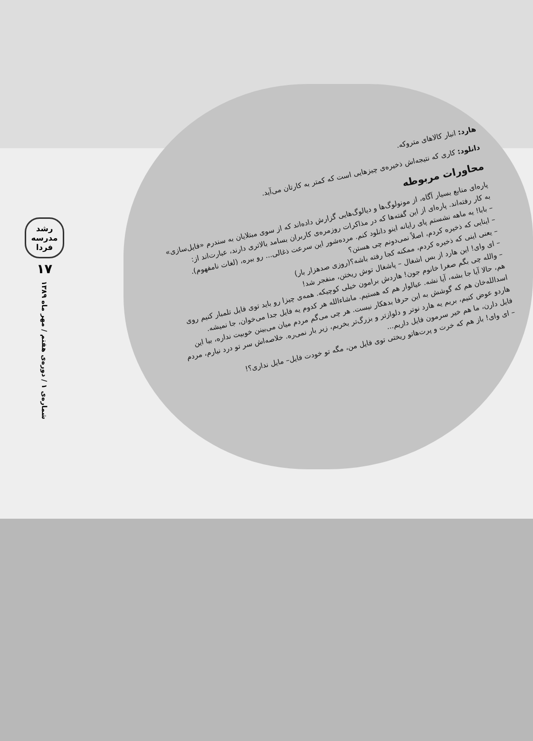رشد مدرسه فردا
۱۷
شماره‌ی ۱ / دوره‌ی هفتم / مهر ماه ۱۳۸۹
هارد: انبار کالاهای متروکه.
دانلود: کاری که نتیجه‌اش ذخیره‌ی چیزهایی است که کمتر به کارتان می‌آید.
محاورات مربوطه
پاره‌ای منابع بسیار آگاه، از مونولوگ‌ها و دیالوگ‌هایی گزارش داده‌اند که از سوی مبتلایان به سندرم «فایل‌سازی» به کار رفته‌اند. پاره‌ای از این گفته‌ها که در مذاکرات روزمره‌ی کاربران بسامد بالاتری دارند، عبارت‌اند از:
– بابا! یه ماهه نشستم پای رایانه اینو دانلود کنم. مرده‌شور این سرعت ذغالی... رو ببره، (لغات نامفهوم).
– اینایی که ذخیره کردم، اصلاً نمی‌دونم چی هستن؟
– یعنی اینی که ذخیره کردم، ممکنه کجا رفته باشه؟(روزی صدهزار بار)
– ای وای! این هارد از بس اشغال – پاشغال توش ریختن، منفجر شد!
– والله چی بگم صغرا خانوم جون! هاردش برامون خیلی کوچیکه. همه‌ی چیزا رو باید توی فایل تلمبار کنیم روی هم، حالا آیا جا بشه، آیا نشه. عیالوار هم که هستیم. ماشاءالله هر کدوم یه فایل جدا می‌خوان، جا نمیشه. اسدالله‌خان هم که گوشش به این حرفا بدهکار نیست. هر چی می‌گم مردم میان می‌بینن خوبیت نداره، بیا این هاردو عوض کنیم، بریم یه هارد نوتر و دلوازتر و بزرگ‌تر بخریم، زیر بار نمی‌ره. خلاصه‌اش سر تو درد نیارم، مردم فایل دارن، ما هم خیر سرمون فایل داریم...
– ای وای! باز هم که خرت و پرت‌هاتو ریختی توی فایل من، مگه تو خودت فایل– مایل نداری؟!